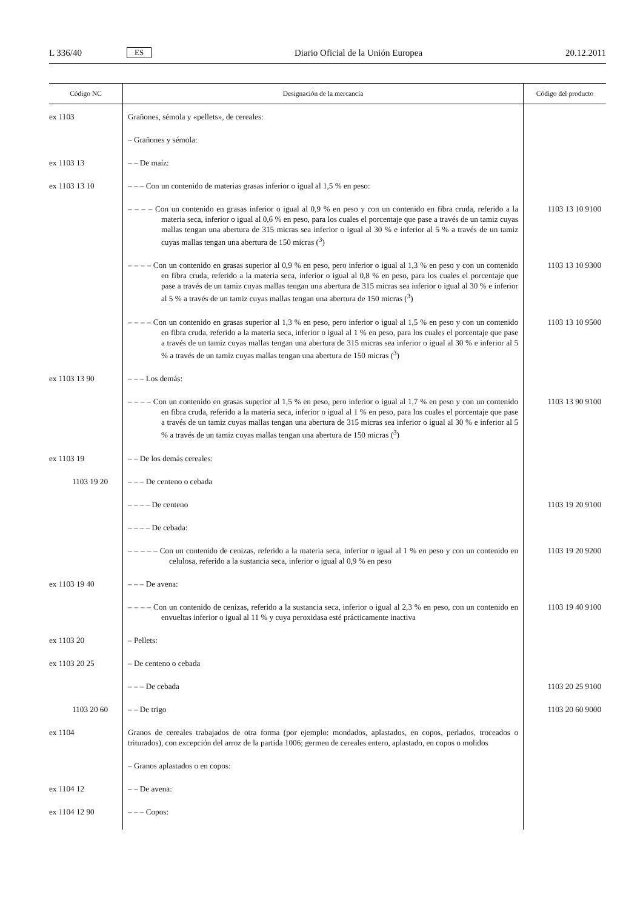L 336/40 ES Diario Oficial de la Unión Europea 20.12.2011
| Código NC | Designación de la mercancía | Código del producto |
| --- | --- | --- |
| ex 1103 | Grañones, sémola y «pellets», de cereales: | |
| | – Grañones y sémola: | |
| ex 1103 13 | – – De maíz: | |
| ex 1103 13 10 | – – – Con un contenido de materias grasas inferior o igual al 1,5 % en peso: | |
| | – – – – Con un contenido en grasas inferior o igual al 0,9 % en peso y con un contenido en fibra cruda, referido a la materia seca, inferior o igual al 0,6 % en peso, para los cuales el porcentaje que pase a través de un tamiz cuyas mallas tengan una abertura de 315 micras sea inferior o igual al 30 % e inferior al 5 % a través de un tamiz cuyas mallas tengan una abertura de 150 micras (<sup>3</sup>) | 1103 13 10 9100 |
| | – – – – Con un contenido en grasas superior al 0,9 % en peso, pero inferior o igual al 1,3 % en peso y con un contenido en fibra cruda, referido a la materia seca, inferior o igual al 0,8 % en peso, para los cuales el porcentaje que pase a través de un tamiz cuyas mallas tengan una abertura de 315 micras sea inferior o igual al 30 % e inferior al 5 % a través de un tamiz cuyas mallas tengan una abertura de 150 micras (<sup>3</sup>) | 1103 13 10 9300 |
| | – – – – Con un contenido en grasas superior al 1,3 % en peso, pero inferior o igual al 1,5 % en peso y con un contenido en fibra cruda, referido a la materia seca, inferior o igual al 1 % en peso, para los cuales el porcentaje que pase a través de un tamiz cuyas mallas tengan una abertura de 315 micras sea inferior o igual al 30 % e inferior al 5 % a través de un tamiz cuyas mallas tengan una abertura de 150 micras (<sup>3</sup>) | 1103 13 10 9500 |
| ex 1103 13 90 | – – – Los demás: | |
| | – – – – Con un contenido en grasas superior al 1,5 % en peso, pero inferior o igual al 1,7 % en peso y con un contenido en fibra cruda, referido a la materia seca, inferior o igual al 1 % en peso, para los cuales el porcentaje que pase a través de un tamiz cuyas mallas tengan una abertura de 315 micras sea inferior o igual al 30 % e inferior al 5 % a través de un tamiz cuyas mallas tengan una abertura de 150 micras (<sup>3</sup>) | 1103 13 90 9100 |
| ex 1103 19 | – – De los demás cereales: | |
| 1103 19 20 | – – – De centeno o cebada | |
| | – – – – De centeno | 1103 19 20 9100 |
| | – – – – De cebada: | |
| | – – – – – Con un contenido de cenizas, referido a la materia seca, inferior o igual al 1 % en peso y con un contenido en celulosa, referido a la sustancia seca, inferior o igual al 0,9 % en peso | 1103 19 20 9200 |
| ex 1103 19 40 | – – – De avena: | |
| | – – – – Con un contenido de cenizas, referido a la sustancia seca, inferior o igual al 2,3 % en peso, con un contenido en envueltas inferior o igual al 11 % y cuya peroxidasa esté prácticamente inactiva | 1103 19 40 9100 |
| ex 1103 20 | – Pellets: | |
| ex 1103 20 25 | – De centeno o cebada | |
| | – – – De cebada | 1103 20 25 9100 |
| 1103 20 60 | – – De trigo | 1103 20 60 9000 |
| ex 1104 | Granos de cereales trabajados de otra forma (por ejemplo: mondados, aplastados, en copos, perlados, troceados o triturados), con excepción del arroz de la partida 1006; germen de cereales entero, aplastado, en copos o molidos | |
| | – Granos aplastados o en copos: | |
| ex 1104 12 | – – De avena: | |
| ex 1104 12 90 | – – – Copos: | |